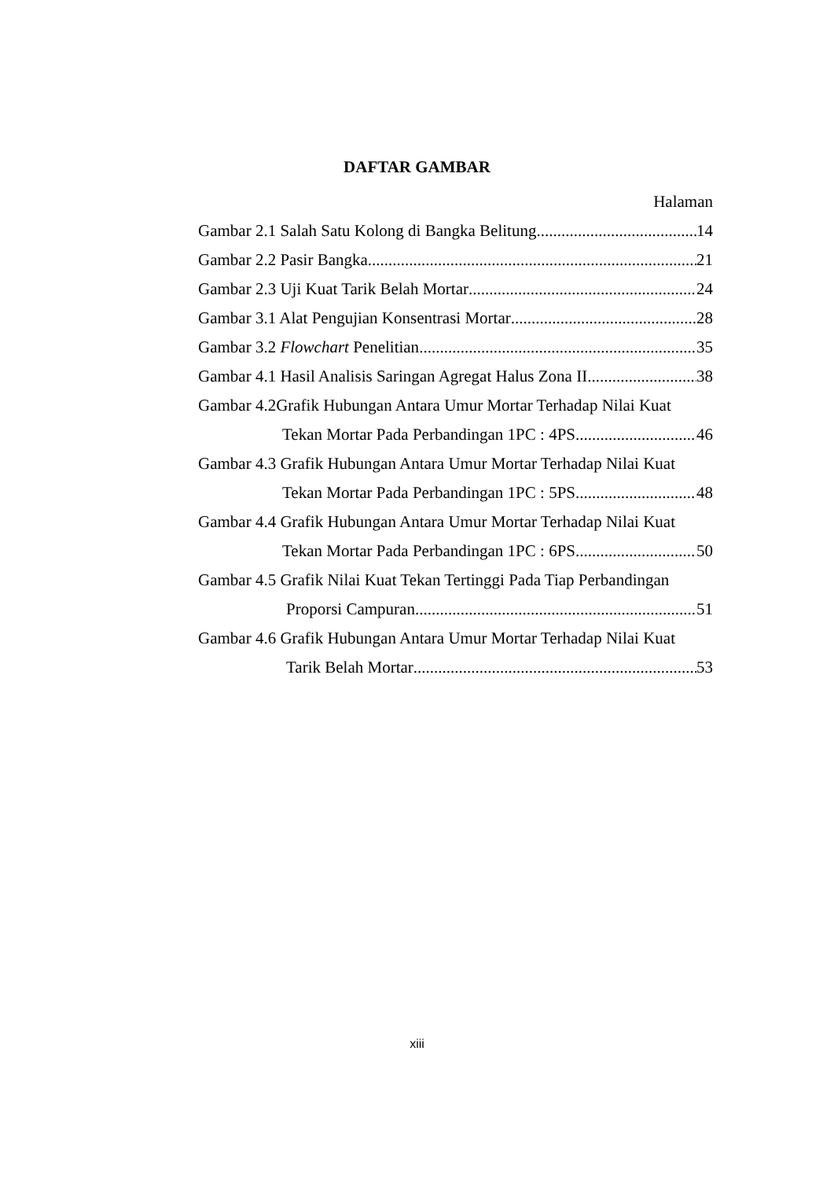DAFTAR GAMBAR
Halaman
Gambar 2.1 Salah Satu Kolong di Bangka Belitung 14
Gambar 2.2 Pasir Bangka 21
Gambar 2.3 Uji Kuat Tarik Belah Mortar 24
Gambar 3.1 Alat Pengujian Konsentrasi Mortar 28
Gambar 3.2 Flowchart Penelitian 35
Gambar 4.1 Hasil Analisis Saringan Agregat Halus Zona II 38
Gambar 4.2Grafik Hubungan Antara Umur Mortar Terhadap Nilai Kuat
Tekan Mortar Pada Perbandingan 1PC : 4PS 46
Gambar 4.3 Grafik Hubungan Antara Umur Mortar Terhadap Nilai Kuat
Tekan Mortar Pada Perbandingan 1PC : 5PS 48
Gambar 4.4 Grafik Hubungan Antara Umur Mortar Terhadap Nilai Kuat
Tekan Mortar Pada Perbandingan 1PC : 6PS 50
Gambar 4.5 Grafik Nilai Kuat Tekan Tertinggi Pada Tiap Perbandingan
Proporsi Campuran 51
Gambar 4.6 Grafik Hubungan Antara Umur Mortar Terhadap Nilai Kuat
Tarik Belah Mortar 53
xiii